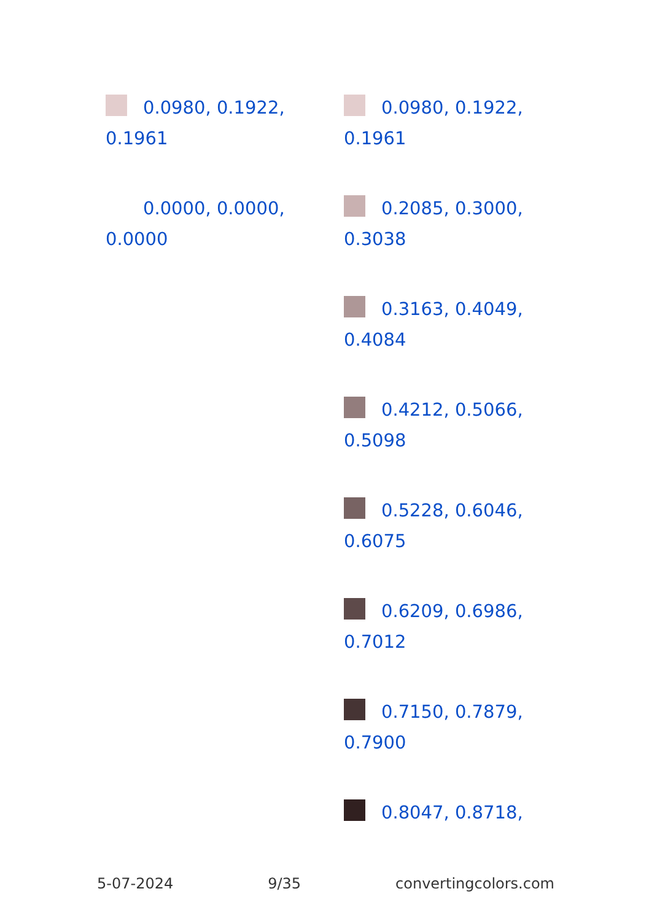0.0980, 0.1922, 0.1961
0.0000, 0.0000, 0.0000
0.0980, 0.1922, 0.1961
0.2085, 0.3000, 0.3038
0.3163, 0.4049, 0.4084
0.4212, 0.5066, 0.5098
0.5228, 0.6046, 0.6075
0.6209, 0.6986, 0.7012
0.7150, 0.7879, 0.7900
0.8047, 0.8718,
5-07-2024 9/35 convertingcolors.com